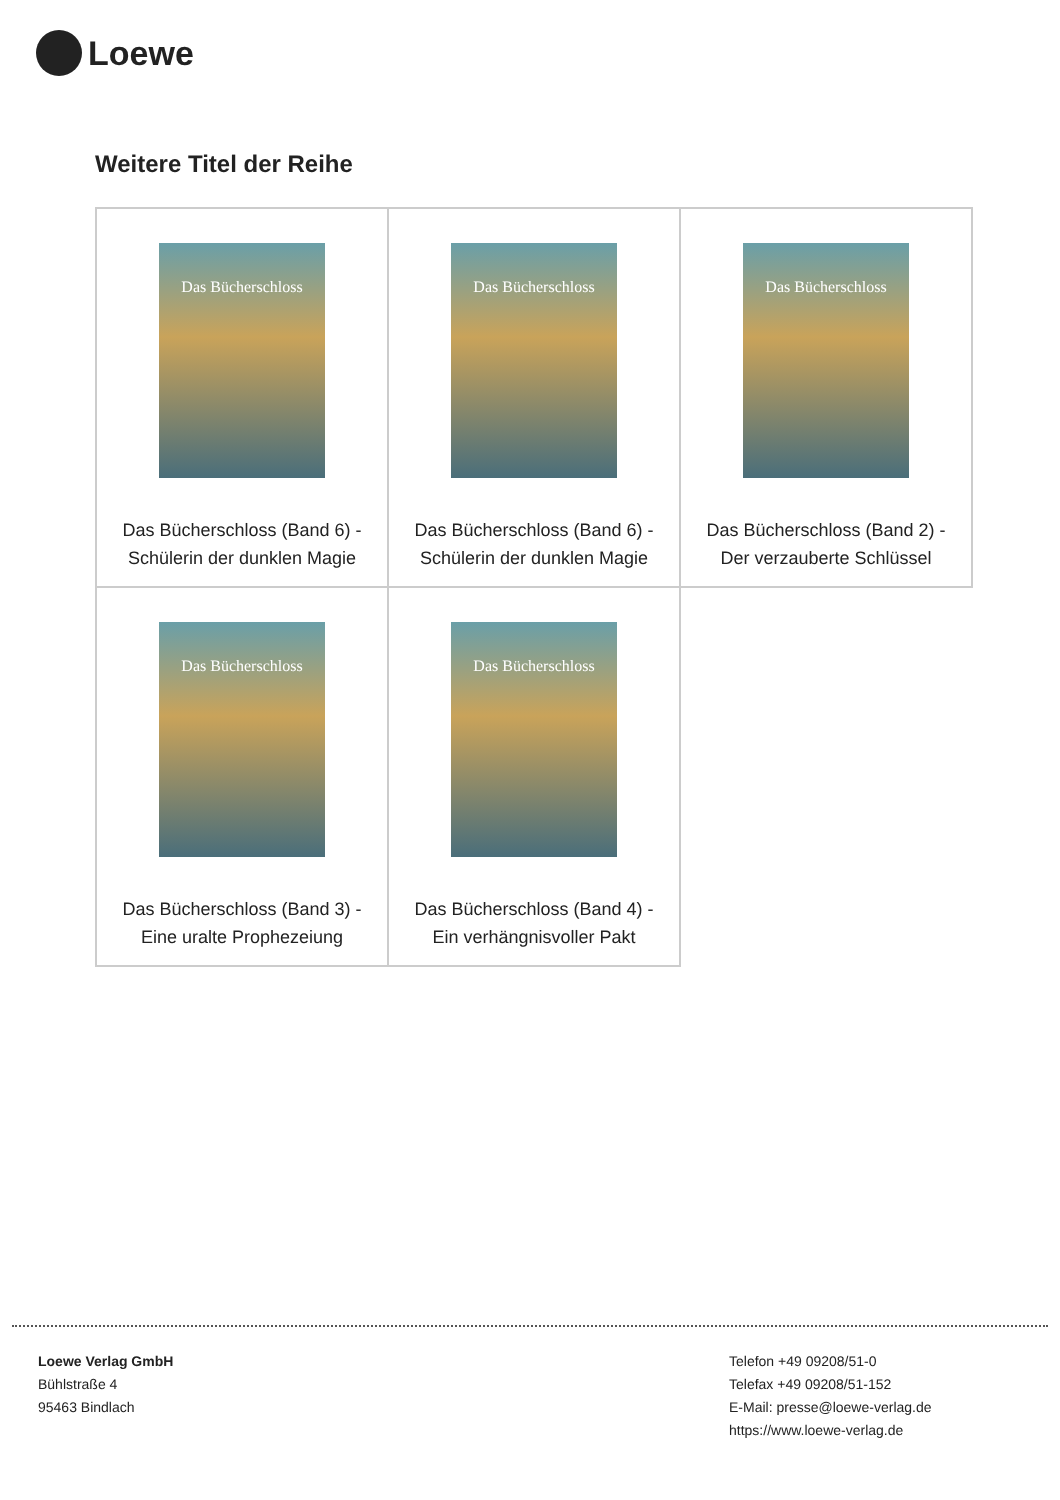Loewe
Weitere Titel der Reihe
| Das Bücherschloss Das Bücherschloss (Band 6) - Schülerin der dunklen Magie | Das Bücherschloss Das Bücherschloss (Band 6) - Schülerin der dunklen Magie | Das Bücherschloss Das Bücherschloss (Band 2) - Der verzauberte Schlüssel |
| Das Bücherschloss Das Bücherschloss (Band 3) - Eine uralte Prophezeiung | Das Bücherschloss Das Bücherschloss (Band 4) - Ein verhängnisvoller Pakt | |
Loewe Verlag GmbH
Bühlstraße 4
95463 Bindlach
Telefon +49 09208/51-0
Telefax +49 09208/51-152
E-Mail: presse@loewe-verlag.de
https://www.loewe-verlag.de